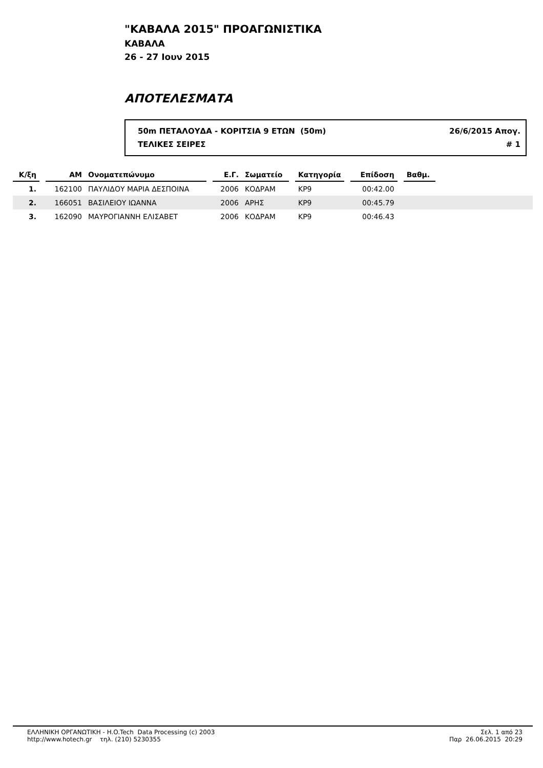"ΚΑΒΑΛΑ 2015" ΠΡΟΑΓΩΝΙΣΤΙΚΑ
ΚΑΒΑΛΑ
26 - 27 Ιουν 2015
ΑΠΟΤΕΛΕΣΜΑΤΑ
50m ΠΕΤΑΛΟΥΔΑ - ΚΟΡΙΤΣΙΑ 9 ΕΤΩΝ (50m) 26/6/2015 Απογ.
ΤΕΛΙΚΕΣ ΣΕΙΡΕΣ # 1
| Κ/ξη | | ΑΜ | Ονοματεπώνυμο | | Ε.Γ. | Σωματείο | | Κατηγορία | | Επίδοση | | Βαθμ. | |
| --- | --- | --- | --- | --- | --- | --- | --- | --- | --- | --- | --- | --- | --- |
| 1. | | 162100 | ΠΑΥΛΙΔΟΥ ΜΑΡΙΑ ΔΕΣΠΟΙΝΑ | | 2006 | ΚΟΔΡΑΜ | | ΚΡ9 | | 00:42.00 | | | |
| 2. | | 166051 | ΒΑΣΙΛΕΙΟΥ ΙΩΑΝΝΑ | | 2006 | ΑΡΗΣ | | ΚΡ9 | | 00:45.79 | | | |
| 3. | | 162090 | ΜΑΥΡΟΓΙΑΝΝΗ ΕΛΙΣΑΒΕΤ | | 2006 | ΚΟΔΡΑΜ | | ΚΡ9 | | 00:46.43 | | | |
ΕΛΛΗΝΙΚΗ ΟΡΓΑΝΩΤΙΚΗ - H.O.Tech Data Processing (c) 2003
http://www.hotech.gr τηλ. (210) 5230355
Σελ. 1 από 23
Παρ 26.06.2015 20:29